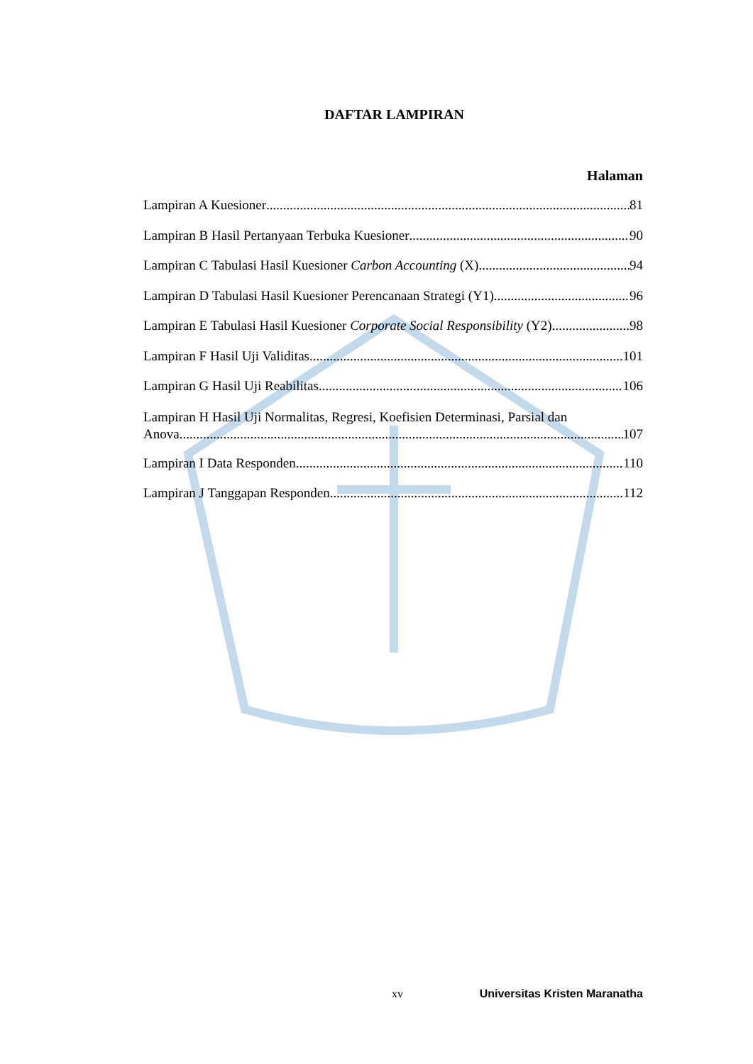DAFTAR LAMPIRAN
Halaman
Lampiran A Kuesioner 81
Lampiran B Hasil Pertanyaan Terbuka Kuesioner 90
Lampiran C Tabulasi Hasil Kuesioner Carbon Accounting (X) 94
Lampiran D Tabulasi Hasil Kuesioner Perencanaan Strategi (Y1) 96
Lampiran E Tabulasi Hasil Kuesioner Corporate Social Responsibility (Y2) 98
Lampiran F Hasil Uji Validitas 101
Lampiran G Hasil Uji Reabilitas 106
Lampiran H Hasil Uji Normalitas, Regresi, Koefisien Determinasi, Parsial dan
Anova 107
Lampiran I Data Responden 110
Lampiran J Tanggapan Responden 112
xv Universitas Kristen Maranatha